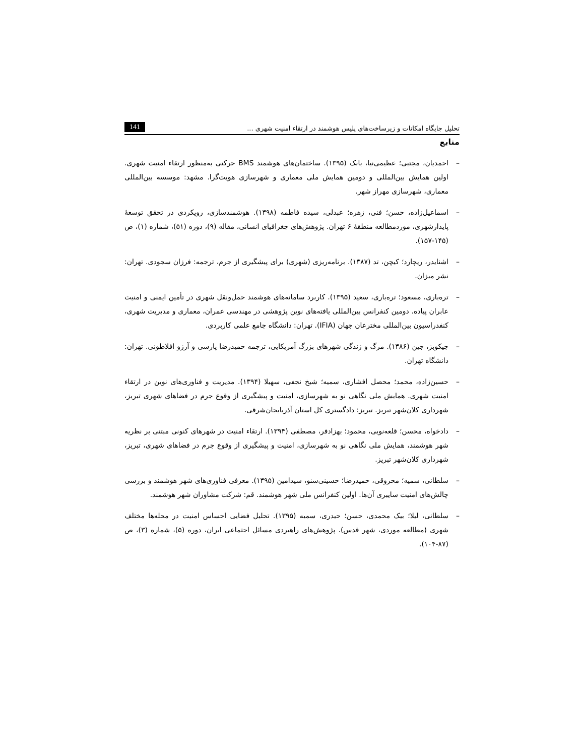تحلیل جایگاه امکانات و زیرساخت‌های پلیس هوشمند در ارتقاء امنیت شهری ... 141
منابع
– احمدیان، مجتبی؛ عظیمی‌نیا، بابک (۱۳۹۵). ساختمان‌های هوشمند BMS حرکتی به‌منظور ارتقاء امنیت شهری. اولین همایش بین‌المللی و دومین همایش ملی معماری و شهرسازی هویت‌گرا. مشهد: موسسه بین‌المللی معماری، شهرسازی مهراز شهر.
– اسماعیل‌زاده، حسن؛ فنی، زهره؛ عبدلی، سیده فاطمه (۱۳۹۸). هوشمندسازی، رویکردی در تحقق توسعهٔ پایدارشهری، موردمطالعه منطقهٔ ۶ تهران. پژوهش‌های جغرافیای انسانی، مقاله (۹)، دوره (۵۱)، شماره (۱)، ص (۱۴۵-۱۵۷).
– اشنایدر، ریچارد؛ کیچن، تد (۱۳۸۷). برنامه‌ریزی (شهری) برای پیشگیری از جرم، ترجمه: فرزان سجودی. تهران: نشر میزان.
– ترەباری، مسعود؛ ترەباری، سعید (۱۳۹۵). کاربرد سامانه‌های هوشمند حمل‌ونقل شهری در تأمین ایمنی و امنیت عابران پیاده. دومین کنفرانس بین‌المللی یافته‌های نوین پژوهشی در مهندسی عمران، معماری و مدیریت شهری، کنفدراسیون بین‌المللی مخترعان جهان (IFIA). تهران: دانشگاه جامع علمی کاربردی.
– جیکوبز، جین (۱۳۸۶). مرگ و زندگی شهرهای بزرگ آمریکایی، ترجمه حمیدرضا پارسی و آرزو افلاطونی. تهران: دانشگاه تهران.
– حسین‌زاده، محمد؛ محصل افشاری، سمیه؛ شیخ نجفی، سهیلا (۱۳۹۴). مدیریت و فناوری‌های نوین در ارتقاء امنیت شهری. همایش ملی نگاهی نو به شهرسازی، امنیت و پیشگیری از وقوع جرم در فضاهای شهری تبریز، شهرداری کلان‌شهر تبریز. تبریز: دادگستری کل استان آذربایجان‌شرقی.
– دادخواه، محسن؛ قلعه‌نویی، محمود؛ بهزادفر، مصطفی (۱۳۹۴). ارتقاء امنیت در شهرهای کنونی مبتنی بر نظریه شهر هوشمند، همایش ملی نگاهی نو به شهرسازی، امنیت و پیشگیری از وقوع جرم در فضاهای شهری، تبریز، شهرداری کلان‌شهر تبریز.
– سلطانی، سمیه؛ محروقی، حمیدرضا؛ حسینی‌سنو، سیدامین (۱۳۹۵). معرفی فناوری‌های شهر هوشمند و بررسی چالش‌های امنیت سایبری آن‌ها. اولین کنفرانس ملی شهر هوشمند. قم: شرکت مشاوران شهر هوشمند.
– سلطانی، لیلا؛ بیک محمدی، حسن؛ حیدری، سمیه (۱۳۹۵). تحلیل فضایی احساس امنیت در محله‌ها مختلف شهری (مطالعه موردی، شهر قدس). پژوهش‌های راهبردی مسائل اجتماعی ایران، دوره (۵)، شماره (۳)، ص (۸۷-۱۰۴).